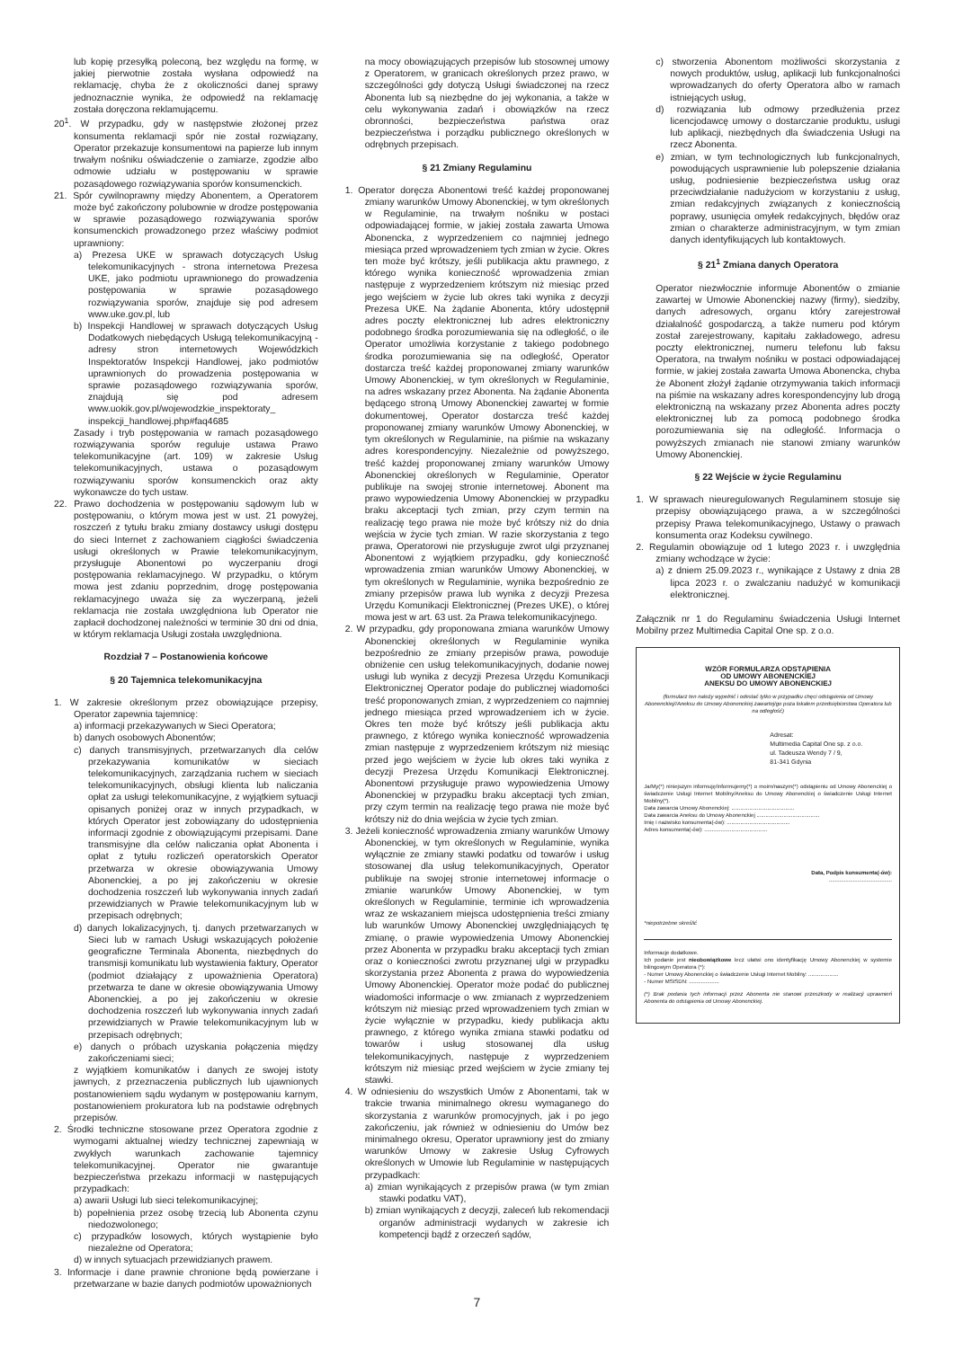lub kopię przesyłką poleconą, bez względu na formę, w jakiej pierwotnie została wysłana odpowiedź na reklamację, chyba że z okoliczności danej sprawy jednoznacznie wynika, że odpowiedź na reklamację została doręczona reklamującemu.
20<sup>1</sup>. W przypadku, gdy w następstwie złożonej przez konsumenta reklamacji spór nie został rozwiązany, Operator przekazuje konsumentowi na papierze lub innym trwałym nośniku oświadczenie o zamiarze, zgodzie albo odmowie udziału w postępowaniu w sprawie pozasądowego rozwiązywania sporów konsumenckich.
21. Spór cywilnoprawny między Abonentem, a Operatorem może być zakończony polubownie w drodze postępowania w sprawie pozasądowego rozwiązywania sporów konsumenckich prowadzonego przez właściwy podmiot uprawniony:
a) Prezesa UKE w sprawach dotyczących Usług telekomunikacyjnych - strona internetowa Prezesa UKE, jako podmiotu uprawnionego do prowadzenia postępowania w sprawie pozasądowego rozwiązywania sporów, znajduje się pod adresem www.uke.gov.pl, lub
b) Inspekcji Handlowej w sprawach dotyczących Usług Dodatkowych niebędących Usługą telekomunikacyjną - adresy stron internetowych Wojewódzkich Inspektoratów Inspekcji Handlowej, jako podmiotów uprawnionych do prowadzenia postępowania w sprawie pozasądowego rozwiązywania sporów, znajdują się pod adresem www.uokik.gov.pl/wojewodzkie_inspektoraty_ inspekcji_handlowej.php#faq4685
Zasady i tryb postępowania w ramach pozasądowego rozwiązywania sporów reguluje ustawa Prawo telekomunikacyjne (art. 109) w zakresie Usług telekomunikacyjnych, ustawa o pozasądowym rozwiązywaniu sporów konsumenckich oraz akty wykonawcze do tych ustaw.
22. Prawo dochodzenia w postępowaniu sądowym lub w postępowaniu, o którym mowa jest w ust. 21 powyżej, roszczeń z tytułu braku zmiany dostawcy usługi dostępu do sieci Internet z zachowaniem ciągłości świadczenia usługi określonych w Prawie telekomunikacyjnym, przysługuje Abonentowi po wyczerpaniu drogi postępowania reklamacyjnego. W przypadku, o którym mowa jest zdaniu poprzednim, drogę postępowania reklamacyjnego uważa się za wyczerpaną, jeżeli reklamacja nie została uwzględniona lub Operator nie zapłacił dochodzonej należności w terminie 30 dni od dnia, w którym reklamacja Usługi została uwzględniona.
Rozdział 7 – Postanowienia końcowe
§ 20 Tajemnica telekomunikacyjna
1. W zakresie określonym przez obowiązujące przepisy, Operator zapewnia tajemnicę:
a) informacji przekazywanych w Sieci Operatora;
b) danych osobowych Abonentów;
c) danych transmisyjnych, przetwarzanych dla celów przekazywania komunikatów w sieciach telekomunikacyjnych, zarządzania ruchem w sieciach telekomunikacyjnych, obsługi klienta lub naliczania opłat za usługi telekomunikacyjne, z wyjątkiem sytuacji opisanych poniżej oraz w innych przypadkach, w których Operator jest zobowiązany do udostępnienia informacji zgodnie z obowiązującymi przepisami. Dane transmisyjne dla celów naliczania opłat Abonenta i opłat z tytułu rozliczeń operatorskich Operator przetwarza w okresie obowiązywania Umowy Abonenckiej, a po jej zakończeniu w okresie dochodzenia roszczeń lub wykonywania innych zadań przewidzianych w Prawie telekomunikacyjnym lub w przepisach odrębnych;
d) danych lokalizacyjnych, tj. danych przetwarzanych w Sieci lub w ramach Usługi wskazujących położenie geograficzne Terminala Abonenta, niezbędnych do transmisji komunikatu lub wystawienia faktury, Operator (podmiot działający z upoważnienia Operatora) przetwarza te dane w okresie obowiązywania Umowy Abonenckiej, a po jej zakończeniu w okresie dochodzenia roszczeń lub wykonywania innych zadań przewidzianych w Prawie telekomunikacyjnym lub w przepisach odrębnych;
e) danych o próbach uzyskania połączenia między zakończeniami sieci;
z wyjątkiem komunikatów i danych ze swojej istoty jawnych, z przeznaczenia publicznych lub ujawnionych postanowieniem sądu wydanym w postępowaniu karnym, postanowieniem prokuratora lub na podstawie odrębnych przepisów.
2. Środki techniczne stosowane przez Operatora zgodnie z wymogami aktualnej wiedzy technicznej zapewniają w zwykłych warunkach zachowanie tajemnicy telekomunikacyjnej. Operator nie gwarantuje bezpieczeństwa przekazu informacji w następujących przypadkach:
a) awarii Usługi lub sieci telekomunikacyjnej;
b) popełnienia przez osobę trzecią lub Abonenta czynu niedozwolonego;
c) przypadków losowych, których wystąpienie było niezależne od Operatora;
d) w innych sytuacjach przewidzianych prawem.
3. Informacje i dane prawnie chronione będą powierzane i przetwarzane w bazie danych podmiotów upoważnionych
na mocy obowiązujących przepisów lub stosownej umowy z Operatorem, w granicach określonych przez prawo, w szczególności gdy dotyczą Usługi świadczonej na rzecz Abonenta lub są niezbędne do jej wykonania, a także w celu wykonywania zadań i obowiązków na rzecz obronności, bezpieczeństwa państwa oraz bezpieczeństwa i porządku publicznego określonych w odrębnych przepisach.
§ 21 Zmiany Regulaminu
1. Operator doręcza Abonentowi treść każdej proponowanej zmiany warunków Umowy Abonenckiej, w tym określonych w Regulaminie, na trwałym nośniku w postaci odpowiadającej formie, w jakiej została zawarta Umowa Abonencka, z wyprzedzeniem co najmniej jednego miesiąca przed wprowadzeniem tych zmian w życie. Okres ten może być krótszy, jeśli publikacja aktu prawnego, z którego wynika konieczność wprowadzenia zmian następuje z wyprzedzeniem krótszym niż miesiąc przed jego wejściem w życie lub okres taki wynika z decyzji Prezesa UKE. Na żądanie Abonenta, który udostępnił adres poczty elektronicznej lub adres elektroniczny podobnego środka porozumiewania się na odległość, o ile Operator umożliwia korzystanie z takiego podobnego środka porozumiewania się na odległość, Operator dostarcza treść każdej proponowanej zmiany warunków Umowy Abonenckiej, w tym określonych w Regulaminie, na adres wskazany przez Abonenta. Na żądanie Abonenta będącego stroną Umowy Abonenckiej zawartej w formie dokumentowej, Operator dostarcza treść każdej proponowanej zmiany warunków Umowy Abonenckiej, w tym określonych w Regulaminie, na piśmie na wskazany adres korespondencyjny. Niezależnie od powyższego, treść każdej proponowanej zmiany warunków Umowy Abonenckiej określonych w Regulaminie, Operator publikuje na swojej stronie internetowej. Abonent ma prawo wypowiedzenia Umowy Abonenckiej w przypadku braku akceptacji tych zmian, przy czym termin na realizację tego prawa nie może być krótszy niż do dnia wejścia w życie tych zmian. W razie skorzystania z tego prawa, Operatorowi nie przysługuje zwrot ulgi przyznanej Abonentowi z wyjątkiem przypadku, gdy konieczność wprowadzenia zmian warunków Umowy Abonenckiej, w tym określonych w Regulaminie, wynika bezpośrednio ze zmiany przepisów prawa lub wynika z decyzji Prezesa Urzędu Komunikacji Elektronicznej (Prezes UKE), o której mowa jest w art. 63 ust. 2a Prawa telekomunikacyjnego.
2. W przypadku, gdy proponowana zmiana warunków Umowy Abonenckiej określonych w Regulaminie wynika bezpośrednio ze zmiany przepisów prawa, powoduje obniżenie cen usług telekomunikacyjnych, dodanie nowej usługi lub wynika z decyzji Prezesa Urzędu Komunikacji Elektronicznej Operator podaje do publicznej wiadomości treść proponowanych zmian, z wyprzedzeniem co najmniej jednego miesiąca przed wprowadzeniem ich w życie. Okres ten może być krótszy jeśli publikacja aktu prawnego, z którego wynika konieczność wprowadzenia zmian następuje z wyprzedzeniem krótszym niż miesiąc przed jego wejściem w życie lub okres taki wynika z decyzji Prezesa Urzędu Komunikacji Elektronicznej. Abonentowi przysługuje prawo wypowiedzenia Umowy Abonenckiej w przypadku braku akceptacji tych zmian, przy czym termin na realizację tego prawa nie może być krótszy niż do dnia wejścia w życie tych zmian.
3. Jeżeli konieczność wprowadzenia zmiany warunków Umowy Abonenckiej, w tym określonych w Regulaminie, wynika wyłącznie ze zmiany stawki podatku od towarów i usług stosowanej dla usług telekomunikacyjnych, Operator publikuje na swojej stronie internetowej informacje o zmianie warunków Umowy Abonenckiej, w tym określonych w Regulaminie, terminie ich wprowadzenia wraz ze wskazaniem miejsca udostępnienia treści zmiany lub warunków Umowy Abonenckiej uwzględniających tę zmianę, o prawie wypowiedzenia Umowy Abonenckiej przez Abonenta w przypadku braku akceptacji tych zmian oraz o konieczności zwrotu przyznanej ulgi w przypadku skorzystania przez Abonenta z prawa do wypowiedzenia Umowy Abonenckiej. Operator może podać do publicznej wiadomości informacje o ww. zmianach z wyprzedzeniem krótszym niż miesiąc przed wprowadzeniem tych zmian w życie wyłącznie w przypadku, kiedy publikacja aktu prawnego, z którego wynika zmiana stawki podatku od towarów i usług stosowanej dla usług telekomunikacyjnych, następuje z wyprzedzeniem krótszym niż miesiąc przed wejściem w życie zmiany tej stawki.
4. W odniesieniu do wszystkich Umów z Abonentami, tak w trakcie trwania minimalnego okresu wymaganego do skorzystania z warunków promocyjnych, jak i po jego zakończeniu, jak również w odniesieniu do Umów bez minimalnego okresu, Operator uprawniony jest do zmiany warunków Umowy w zakresie Usług Cyfrowych określonych w Umowie lub Regulaminie w następujących przypadkach:
a) zmian wynikających z przepisów prawa (w tym zmian stawki podatku VAT),
b) zmian wynikających z decyzji, zaleceń lub rekomendacji organów administracji wydanych w zakresie ich kompetencji bądź z orzeczeń sądów,
c) stworzenia Abonentom możliwości skorzystania z nowych produktów, usług, aplikacji lub funkcjonalności wprowadzanych do oferty Operatora albo w ramach istniejących usług,
d) rozwiązania lub odmowy przedłużenia przez licencjodawcę umowy o dostarczanie produktu, usługi lub aplikacji, niezbędnych dla świadczenia Usługi na rzecz Abonenta.
e) zmian, w tym technologicznych lub funkcjonalnych, powodujących usprawnienie lub polepszenie działania usług, podniesienie bezpieczeństwa usług oraz przeciwdziałanie nadużyciom w korzystaniu z usług, zmian redakcyjnych związanych z koniecznością poprawy, usunięcia omyłek redakcyjnych, błędów oraz zmian o charakterze administracyjnym, w tym zmian danych identyfikujących lub kontaktowych.
§ 21<sup>1</sup> Zmiana danych Operatora
Operator niezwłocznie informuje Abonentów o zmianie zawartej w Umowie Abonenckiej nazwy (firmy), siedziby, danych adresowych, organu który zarejestrował działalność gospodarczą, a także numeru pod którym został zarejestrowany, kapitału zakładowego, adresu poczty elektronicznej, numeru telefonu lub faksu Operatora, na trwałym nośniku w postaci odpowiadającej formie, w jakiej została zawarta Umowa Abonencka, chyba że Abonent złożył żądanie otrzymywania takich informacji na piśmie na wskazany adres korespondencyjny lub drogą elektroniczną na wskazany przez Abonenta adres poczty elektronicznej lub za pomocą podobnego środka porozumiewania się na odległość. Informacja o powyższych zmianach nie stanowi zmiany warunków Umowy Abonenckiej.
§ 22 Wejście w życie Regulaminu
1. W sprawach nieuregulowanych Regulaminem stosuje się przepisy obowiązującego prawa, a w szczególności przepisy Prawa telekomunikacyjnego, Ustawy o prawach konsumenta oraz Kodeksu cywilnego.
2. Regulamin obowiązuje od 1 lutego 2023 r. i uwzględnia zmiany wchodzące w życie:
a) z dniem 25.09.2023 r., wynikające z Ustawy z dnia 28 lipca 2023 r. o zwalczaniu nadużyć w komunikacji elektronicznej.
Załącznik nr 1 do Regulaminu świadczenia Usługi Internet Mobilny przez Multimedia Capital One sp. z o.o.
WZÓR FORMULARZA ODSTĄPIENIA
OD UMOWY ABONENCKIEJ
ANEKSU DO UMOWY ABONENCKIEJ
(formularz ten należy wypełnić i odesłać tylko w przypadku chęci odstąpienia od Umowy Abonenckiej//Aneksu do Umowy Abonenckiej zawartej/go poza lokalem przedsiębiorstwa Operatora lub na odległość)
Adresat:
Multimedia Capital One sp. z o.o.
ul. Tadeusza Wendy 7 / 9,
81-341 Gdynia
Ja/My(*) niniejszym informuję/informujemy(*) o moim/naszym(*) odstąpieniu od Umowy Abonenckiej o świadczenie Usługi Internet Mobilny/Aneksu do Umowy Abonenckiej o świadczenie Usługi Internet Mobilny(*).
Data zawarcia Umowy Abonenckiej: ..........................................
Data zawarcia Aneksu do Umowy Abonenckiej ..........................................
Imię i nazwisko konsumenta(-ów): ..........................................
Adres konsumenta(-ów): ..........................................
Data, Podpis konsumenta(-ów):
..........................................
*niepotrzebne skreślić
Informacje dodatkowe.
Ich podanie jest nieobowiązkowe lecz ułatwi ono identyfikację Umowy Abonenckiej w systemie bilingowym Operatora (*):
- Numer Umowy Abonenckiej o świadczenie Usługi Internet Mobilny: ....................
- Numer MSISDN: ....................
(*) Brak podania tych informacji przez Abonenta nie stanowi przeszkody w realizacji uprawnień Abonenta do odstąpienia od Umowy Abonenckiej.
7